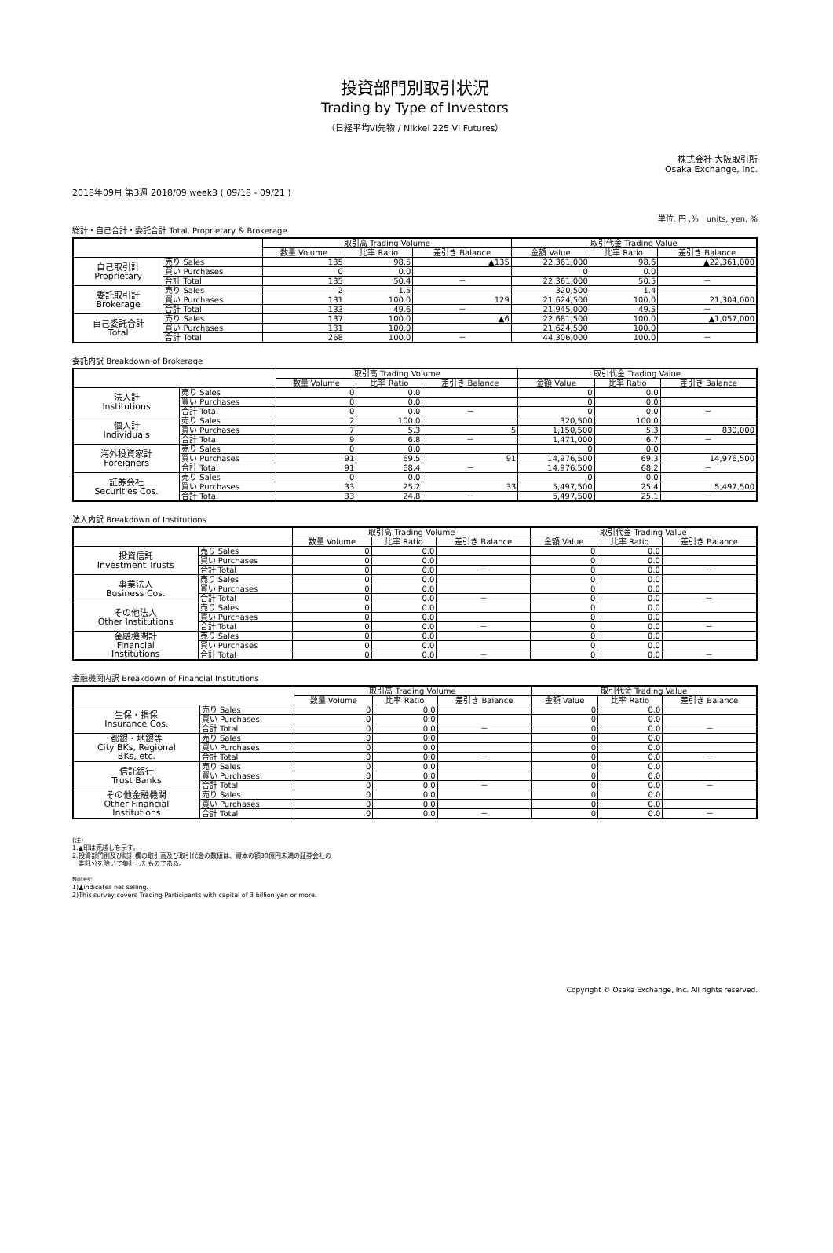投資部門別取引状況
Trading by Type of Investors
（日経平均VI先物 / Nikkei 225 VI Futures）
株式会社 大阪取引所
Osaka Exchange, Inc.
2018年09月 第3週 2018/09 week3 ( 09/18 - 09/21 )
単位, 円 ,%　units, yen, %
総計・自己合計・委託合計 Total, Proprietary & Brokerage
| | | 取引高 Trading Volume | | | 取引代金 Trading Value | | |
| --- | --- | --- | --- | --- | --- | --- | --- |
| | | 数量 Volume | 比率 Ratio | 差引き Balance | 金額 Value | 比率 Ratio | 差引き Balance |
| 自己取引計 Proprietary | 売り Sales | 135 | 98.5 | ▲135 | 22,361,000 | 98.6 | ▲22,361,000 |
| | 買い Purchases | 0 | 0.0 | | 0 | 0.0 | |
| | 合計 Total | 135 | 50.4 | － | 22,361,000 | 50.5 | － |
| 委託取引計 Brokerage | 売り Sales | 2 | 1.5 | | 320,500 | 1.4 | |
| | 買い Purchases | 131 | 100.0 | 129 | 21,624,500 | 100.0 | 21,304,000 |
| | 合計 Total | 133 | 49.6 | － | 21,945,000 | 49.5 | － |
| 自己委託合計 Total | 売り Sales | 137 | 100.0 | ▲6 | 22,681,500 | 100.0 | ▲1,057,000 |
| | 買い Purchases | 131 | 100.0 | | 21,624,500 | 100.0 | |
| | 合計 Total | 268 | 100.0 | － | 44,306,000 | 100.0 | － |
委託内訳 Breakdown of Brokerage
| | | 取引高 Trading Volume | | | 取引代金 Trading Value | | |
| --- | --- | --- | --- | --- | --- | --- | --- |
| | | 数量 Volume | 比率 Ratio | 差引き Balance | 金額 Value | 比率 Ratio | 差引き Balance |
| 法人計 Institutions | 売り Sales | 0 | 0.0 | | 0 | 0.0 | |
| | 買い Purchases | 0 | 0.0 | | 0 | 0.0 | |
| | 合計 Total | 0 | 0.0 | － | 0 | 0.0 | － |
| 個人計 Individuals | 売り Sales | 2 | 100.0 | | 320,500 | 100.0 | |
| | 買い Purchases | 7 | 5.3 | 5 | 1,150,500 | 5.3 | 830,000 |
| | 合計 Total | 9 | 6.8 | － | 1,471,000 | 6.7 | － |
| 海外投資家計 Foreigners | 売り Sales | 0 | 0.0 | | 0 | 0.0 | |
| | 買い Purchases | 91 | 69.5 | 91 | 14,976,500 | 69.3 | 14,976,500 |
| | 合計 Total | 91 | 68.4 | － | 14,976,500 | 68.2 | － |
| 証券会社 Securities Cos. | 売り Sales | 0 | 0.0 | | 0 | 0.0 | |
| | 買い Purchases | 33 | 25.2 | 33 | 5,497,500 | 25.4 | 5,497,500 |
| | 合計 Total | 33 | 24.8 | － | 5,497,500 | 25.1 | － |
法人内訳 Breakdown of Institutions
| | | 取引高 Trading Volume | | | 取引代金 Trading Value | | |
| --- | --- | --- | --- | --- | --- | --- | --- |
| | | 数量 Volume | 比率 Ratio | 差引き Balance | 金額 Value | 比率 Ratio | 差引き Balance |
| 投資信託 Investment Trusts | 売り Sales | 0 | 0.0 | | 0 | 0.0 | |
| | 買い Purchases | 0 | 0.0 | | 0 | 0.0 | |
| | 合計 Total | 0 | 0.0 | － | 0 | 0.0 | － |
| 事業法人 Business Cos. | 売り Sales | 0 | 0.0 | | 0 | 0.0 | |
| | 買い Purchases | 0 | 0.0 | | 0 | 0.0 | |
| | 合計 Total | 0 | 0.0 | － | 0 | 0.0 | － |
| その他法人 Other Institutions | 売り Sales | 0 | 0.0 | | 0 | 0.0 | |
| | 買い Purchases | 0 | 0.0 | | 0 | 0.0 | |
| | 合計 Total | 0 | 0.0 | － | 0 | 0.0 | － |
| 金融機関計 Financial Institutions | 売り Sales | 0 | 0.0 | | 0 | 0.0 | |
| | 買い Purchases | 0 | 0.0 | | 0 | 0.0 | |
| | 合計 Total | 0 | 0.0 | － | 0 | 0.0 | － |
金融機関内訳 Breakdown of Financial Institutions
| | | 取引高 Trading Volume | | | 取引代金 Trading Value | | |
| --- | --- | --- | --- | --- | --- | --- | --- |
| | | 数量 Volume | 比率 Ratio | 差引き Balance | 金額 Value | 比率 Ratio | 差引き Balance |
| 生保・損保 Insurance Cos. | 売り Sales | 0 | 0.0 | | 0 | 0.0 | |
| | 買い Purchases | 0 | 0.0 | | 0 | 0.0 | |
| | 合計 Total | 0 | 0.0 | － | 0 | 0.0 | － |
| 都銀・地銀等 City BKs, Regional BKs, etc. | 売り Sales | 0 | 0.0 | | 0 | 0.0 | |
| | 買い Purchases | 0 | 0.0 | | 0 | 0.0 | |
| | 合計 Total | 0 | 0.0 | － | 0 | 0.0 | － |
| 信託銀行 Trust Banks | 売り Sales | 0 | 0.0 | | 0 | 0.0 | |
| | 買い Purchases | 0 | 0.0 | | 0 | 0.0 | |
| | 合計 Total | 0 | 0.0 | － | 0 | 0.0 | － |
| その他金融機関 Other Financial Institutions | 売り Sales | 0 | 0.0 | | 0 | 0.0 | |
| | 買い Purchases | 0 | 0.0 | | 0 | 0.0 | |
| | 合計 Total | 0 | 0.0 | － | 0 | 0.0 | － |
(注)
1.▲印は売越しを示す。
2.投資部門別及び総計欄の取引高及び取引代金の数値は、資本の額30億円未満の証券会社の
　委託分を除いて集計したものである。
Notes:
1)▲indicates net selling.
2)This survey covers Trading Participants with capital of 3 billion yen or more.
Copyright © Osaka Exchange, Inc. All rights reserved.